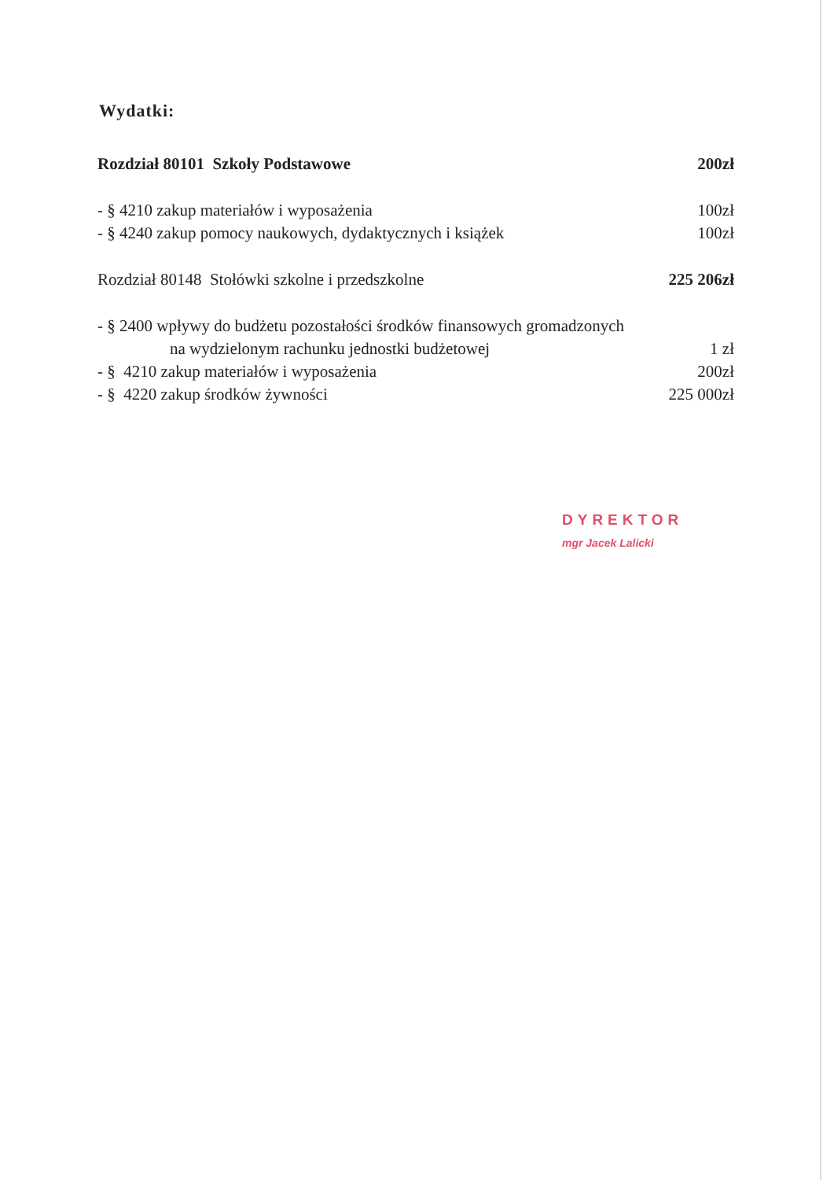Wydatki:
| Rozdział 80101 Szkoły Podstawowe | 200zł |
| - § 4210 zakup materiałów i wyposażenia | 100zł |
| - § 4240 zakup pomocy naukowych, dydaktycznych i książek | 100zł |
| Rozdział 80148 Stołówki szkolne i przedszkolne | 225 206zł |
| - § 2400 wpływy do budżetu pozostałości środków finansowych gromadzonych | |
| na wydzielonym rachunku jednostki budżetowej | 1 zł |
| - § 4210 zakup materiałów i wyposażenia | 200zł |
| - § 4220 zakup środków żywności | 225 000zł |
DYREKTOR
mgr Jacek Lalicki